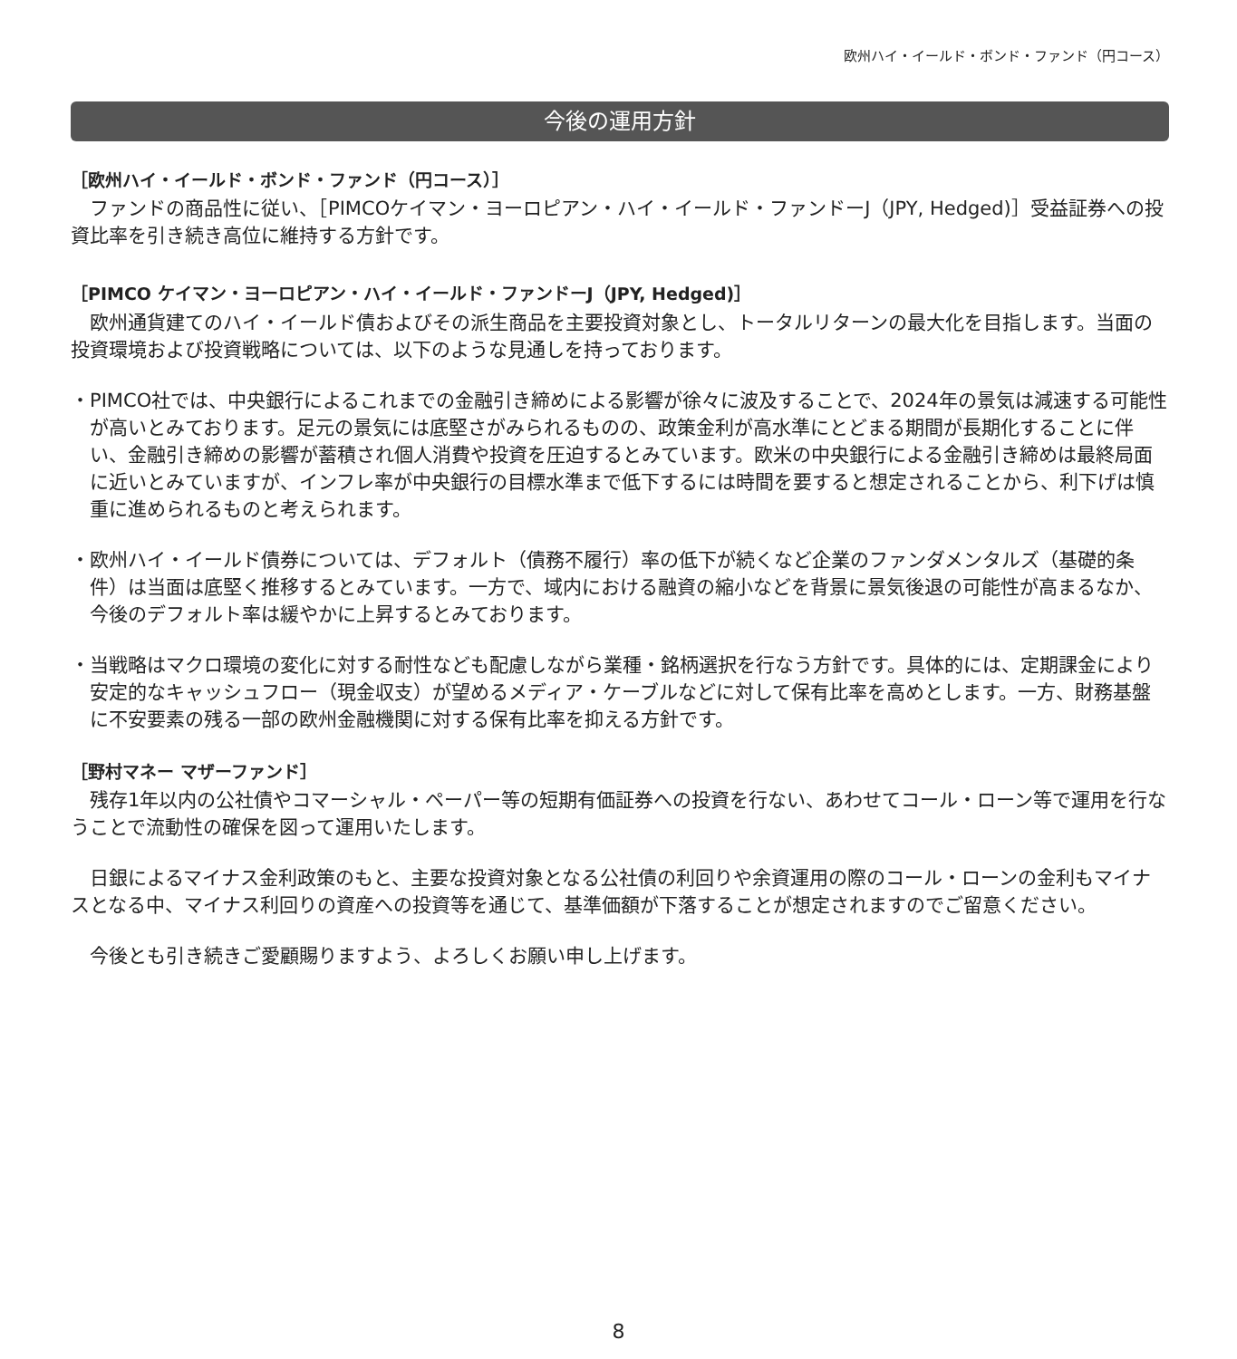欧州ハイ・イールド・ボンド・ファンド（円コース）
今後の運用方針
［欧州ハイ・イールド・ボンド・ファンド（円コース）］
ファンドの商品性に従い、［PIMCOケイマン・ヨーロピアン・ハイ・イールド・ファンドーJ（JPY, Hedged)］受益証券への投資比率を引き続き高位に維持する方針です。
［PIMCO ケイマン・ヨーロピアン・ハイ・イールド・ファンドーJ（JPY, Hedged)］
欧州通貨建てのハイ・イールド債およびその派生商品を主要投資対象とし、トータルリターンの最大化を目指します。当面の投資環境および投資戦略については、以下のような見通しを持っております。
・PIMCO社では、中央銀行によるこれまでの金融引き締めによる影響が徐々に波及することで、2024年の景気は減速する可能性が高いとみております。足元の景気には底堅さがみられるものの、政策金利が高水準にとどまる期間が長期化することに伴い、金融引き締めの影響が蓄積され個人消費や投資を圧迫するとみています。欧米の中央銀行による金融引き締めは最終局面に近いとみていますが、インフレ率が中央銀行の目標水準まで低下するには時間を要すると想定されることから、利下げは慎重に進められるものと考えられます。
・欧州ハイ・イールド債券については、デフォルト（債務不履行）率の低下が続くなど企業のファンダメンタルズ（基礎的条件）は当面は底堅く推移するとみています。一方で、域内における融資の縮小などを背景に景気後退の可能性が高まるなか、今後のデフォルト率は緩やかに上昇するとみております。
・当戦略はマクロ環境の変化に対する耐性なども配慮しながら業種・銘柄選択を行なう方針です。具体的には、定期課金により安定的なキャッシュフロー（現金収支）が望めるメディア・ケーブルなどに対して保有比率を高めとします。一方、財務基盤に不安要素の残る一部の欧州金融機関に対する保有比率を抑える方針です。
［野村マネー マザーファンド］
残存1年以内の公社債やコマーシャル・ペーパー等の短期有価証券への投資を行ない、あわせてコール・ローン等で運用を行なうことで流動性の確保を図って運用いたします。
日銀によるマイナス金利政策のもと、主要な投資対象となる公社債の利回りや余資運用の際のコール・ローンの金利もマイナスとなる中、マイナス利回りの資産への投資等を通じて、基準価額が下落することが想定されますのでご留意ください。
今後とも引き続きご愛顧賜りますよう、よろしくお願い申し上げます。
8